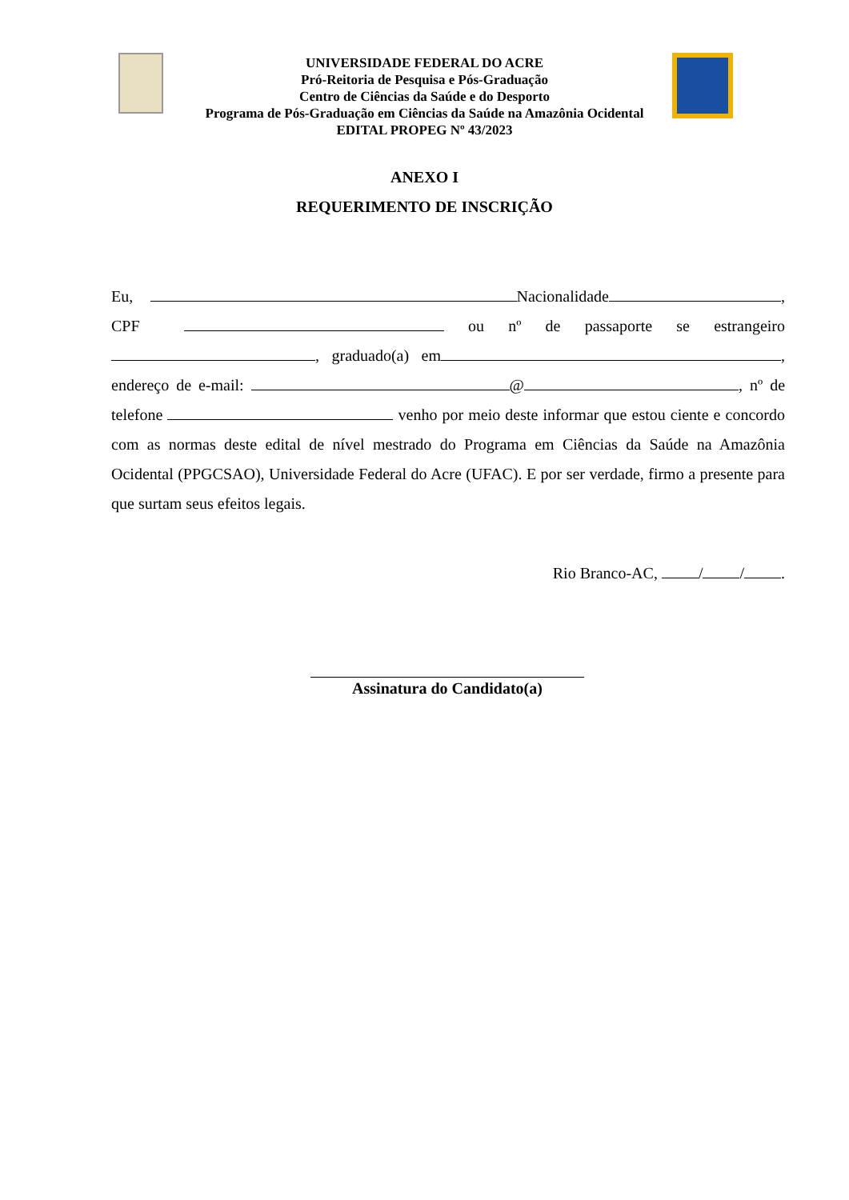UNIVERSIDADE FEDERAL DO ACRE
Pró-Reitoria de Pesquisa e Pós-Graduação
Centro de Ciências da Saúde e do Desporto
Programa de Pós-Graduação em Ciências da Saúde na Amazônia Ocidental
EDITAL PROPEG Nº 43/2023
ANEXO I
REQUERIMENTO DE INSCRIÇÃO
Eu, Nacionalidade , CPF ou nº de passaporte se estrangeiro , graduado(a) em , endereço de e-mail: @ , nº de telefone venho por meio deste informar que estou ciente e concordo com as normas deste edital de nível mestrado do Programa em Ciências da Saúde na Amazônia Ocidental (PPGCSAO), Universidade Federal do Acre (UFAC). E por ser verdade, firmo a presente para que surtam seus efeitos legais.
Rio Branco-AC, / / .
Assinatura do Candidato(a)